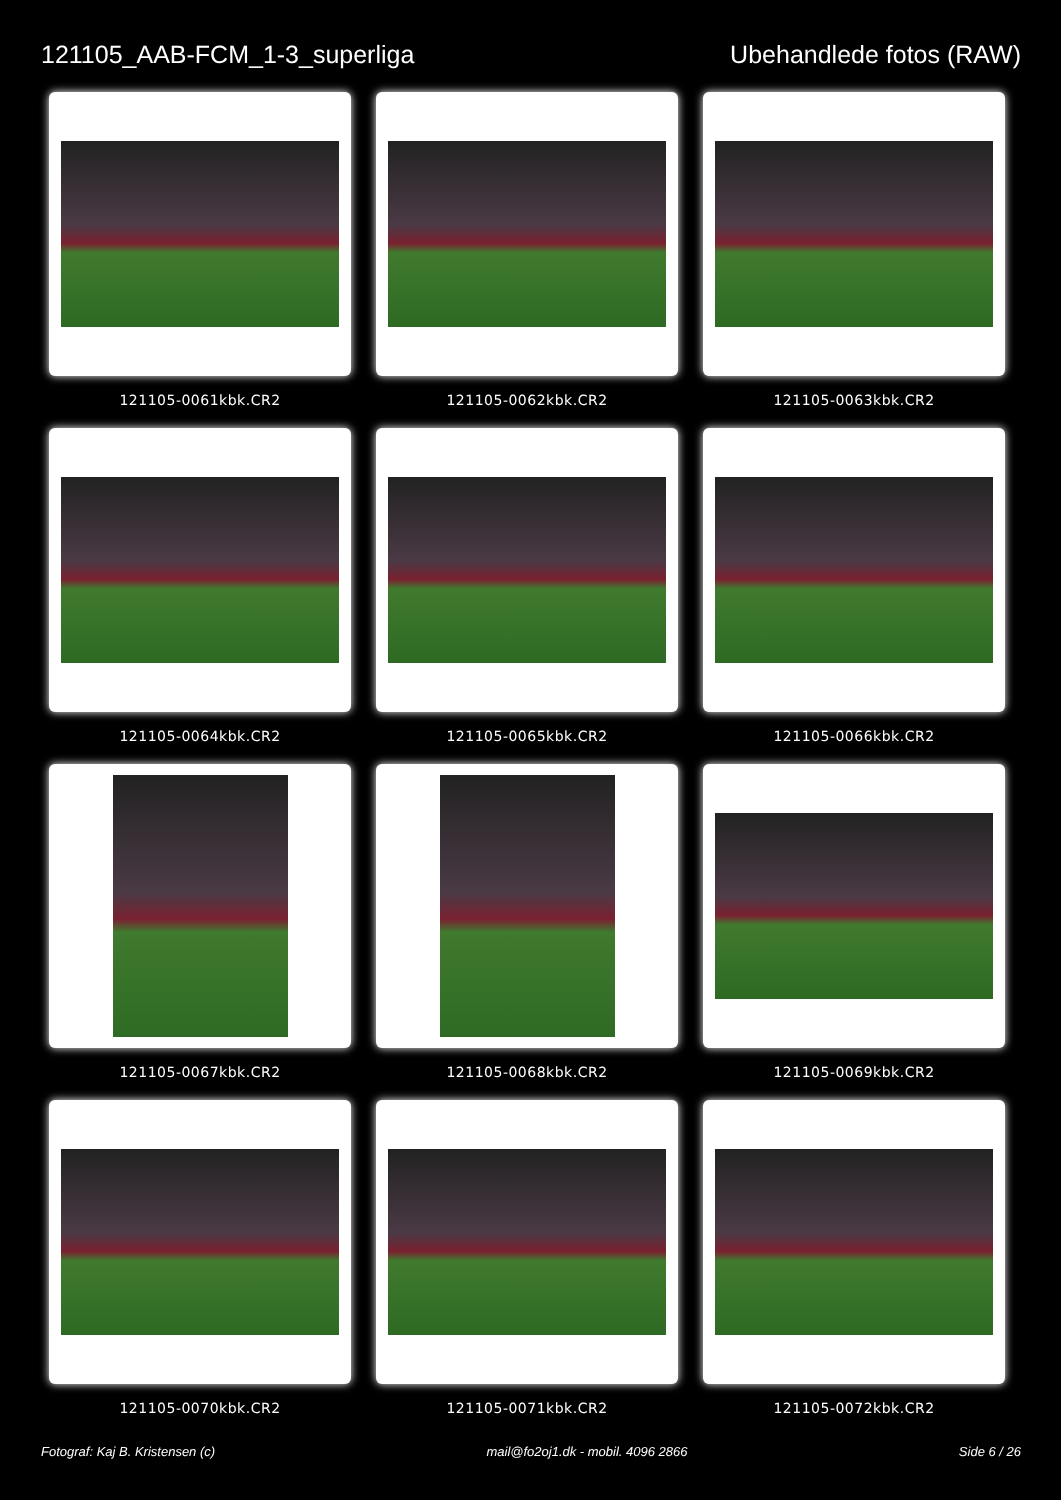121105_AAB-FCM_1-3_superliga Ubehandlede fotos (RAW)
121105-0061kbk.CR2
121105-0062kbk.CR2
121105-0063kbk.CR2
121105-0064kbk.CR2
121105-0065kbk.CR2
121105-0066kbk.CR2
121105-0067kbk.CR2
121105-0068kbk.CR2
121105-0069kbk.CR2
121105-0070kbk.CR2
121105-0071kbk.CR2
121105-0072kbk.CR2
Fotograf: Kaj B. Kristensen (c) mail@fo2oj1.dk - mobil. 4096 2866 Side 6 / 26